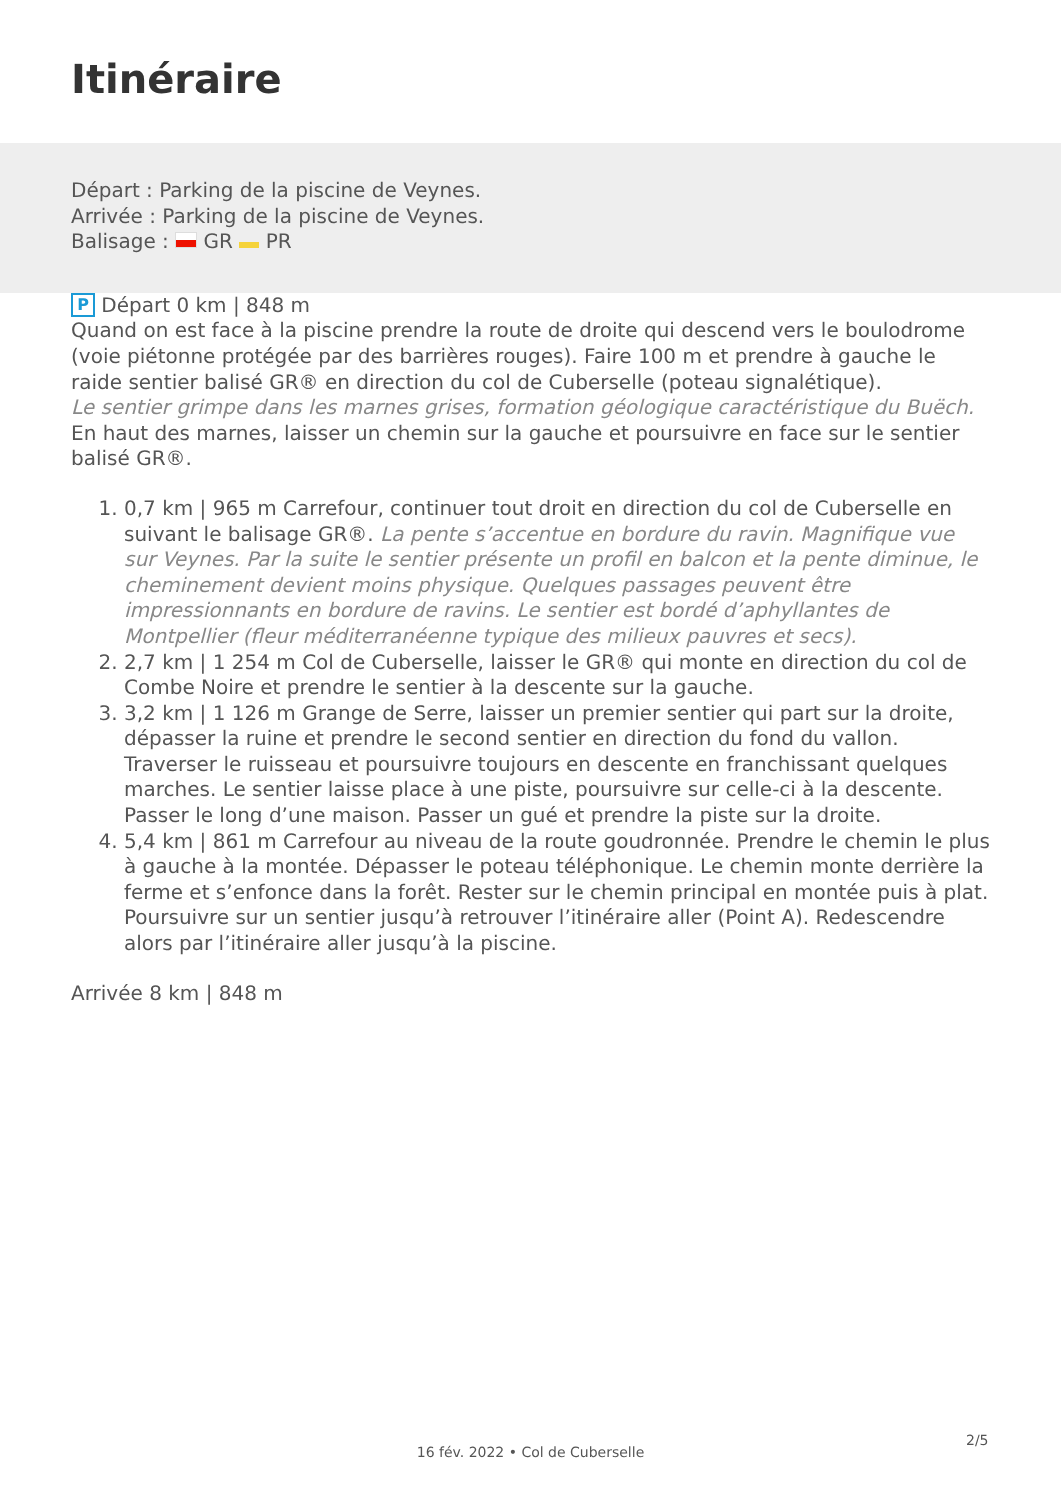Itinéraire
Départ : Parking de la piscine de Veynes.
Arrivée : Parking de la piscine de Veynes.
Balisage : GR PR
P Départ 0 km | 848 m
Quand on est face à la piscine prendre la route de droite qui descend vers le boulodrome (voie piétonne protégée par des barrières rouges). Faire 100 m et prendre à gauche le raide sentier balisé GR® en direction du col de Cuberselle (poteau signalétique).
Le sentier grimpe dans les marnes grises, formation géologique caractéristique du Buëch.
En haut des marnes, laisser un chemin sur la gauche et poursuivre en face sur le sentier balisé GR®.
1. 0,7 km | 965 m Carrefour, continuer tout droit en direction du col de Cuberselle en suivant le balisage GR®. La pente s’accentue en bordure du ravin. Magnifique vue sur Veynes. Par la suite le sentier présente un profil en balcon et la pente diminue, le cheminement devient moins physique. Quelques passages peuvent être impressionnants en bordure de ravins. Le sentier est bordé d’aphyllantes de Montpellier (fleur méditerranéenne typique des milieux pauvres et secs).
2. 2,7 km | 1 254 m Col de Cuberselle, laisser le GR® qui monte en direction du col de Combe Noire et prendre le sentier à la descente sur la gauche.
3. 3,2 km | 1 126 m Grange de Serre, laisser un premier sentier qui part sur la droite, dépasser la ruine et prendre le second sentier en direction du fond du vallon. Traverser le ruisseau et poursuivre toujours en descente en franchissant quelques marches. Le sentier laisse place à une piste, poursuivre sur celle-ci à la descente. Passer le long d’une maison. Passer un gué et prendre la piste sur la droite.
4. 5,4 km | 861 m Carrefour au niveau de la route goudronnée. Prendre le chemin le plus à gauche à la montée. Dépasser le poteau téléphonique. Le chemin monte derrière la ferme et s’enfonce dans la forêt. Rester sur le chemin principal en montée puis à plat. Poursuivre sur un sentier jusqu’à retrouver l’itinéraire aller (Point A). Redescendre alors par l’itinéraire aller jusqu’à la piscine.
Arrivée 8 km | 848 m
2/5
16 fév. 2022 • Col de Cuberselle